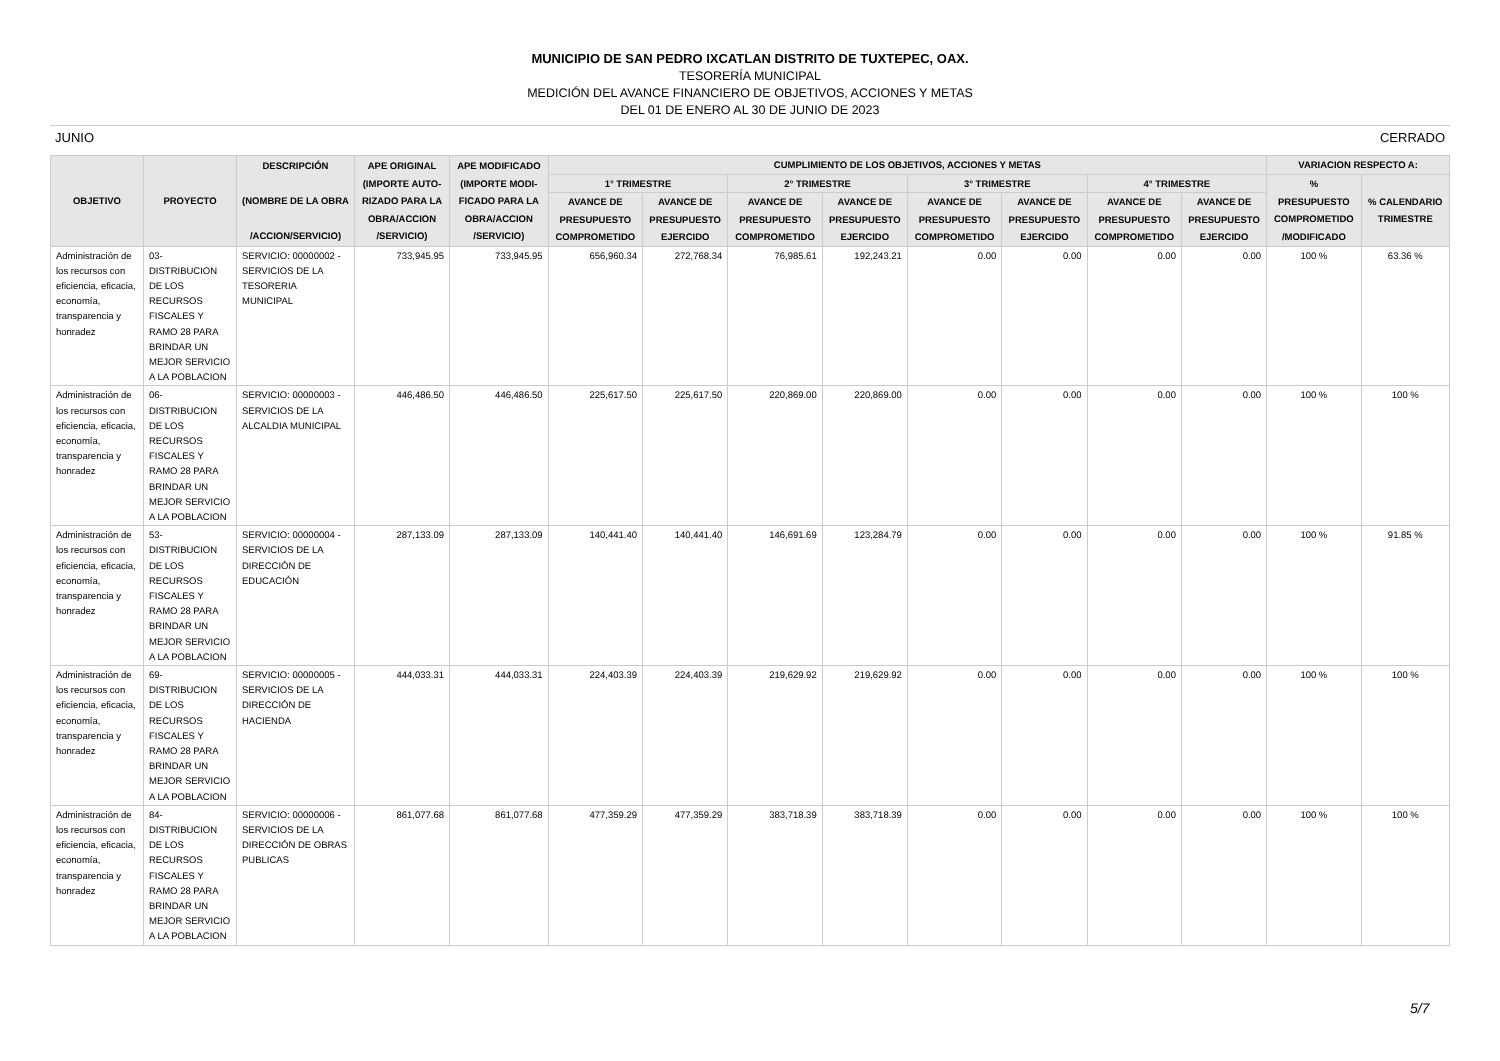MUNICIPIO DE SAN PEDRO IXCATLAN DISTRITO DE TUXTEPEC, OAX.
TESORERÍA MUNICIPAL
MEDICIÓN DEL AVANCE FINANCIERO DE OBJETIVOS, ACCIONES Y METAS
DEL 01 DE ENERO AL 30 DE JUNIO DE 2023
JUNIO CERRADO
| OBJETIVO | PROYECTO | DESCRIPCIÓN (NOMBRE DE LA OBRA /ACCION/SERVICIO) | APE ORIGINAL (IMPORTE AUTO- RIZADO PARA LA OBRA/ACCION /SERVICIO) | APE MODIFICADO (IMPORTE MODI- FICADO PARA LA OBRA/ACCION /SERVICIO) | CUMPLIMIENTO DE LOS OBJETIVOS, ACCIONES Y METAS | | | | | | | | VARIACION RESPECTO A: | |
| --- | --- | --- | --- | --- | --- | --- | --- | --- | --- | --- | --- | --- | --- | --- |
| | | | | | 1° TRIMESTRE | | 2° TRIMESTRE | | 3° TRIMESTRE | | 4° TRIMESTRE | | % PRESUPUESTO COMPROMETIDO /MODIFICADO | % CALENDARIO TRIMESTRE |
| | | | | | AVANCE DE PRESUPUESTO COMPROMETIDO | AVANCE DE PRESUPUESTO EJERCIDO | AVANCE DE PRESUPUESTO COMPROMETIDO | AVANCE DE PRESUPUESTO EJERCIDO | AVANCE DE PRESUPUESTO COMPROMETIDO | AVANCE DE PRESUPUESTO EJERCIDO | AVANCE DE PRESUPUESTO COMPROMETIDO | AVANCE DE PRESUPUESTO EJERCIDO | | |
| Administración de los recursos con eficiencia, eficacia, economía, transparencia y honradez | 03- DISTRIBUCION DE LOS RECURSOS FISCALES Y RAMO 28 PARA BRINDAR UN MEJOR SERVICIO A LA POBLACION | SERVICIO: 00000002 - SERVICIOS DE LA TESORERIA MUNICIPAL | 733,945.95 | 733,945.95 | 656,960.34 | 272,768.34 | 76,985.61 | 192,243.21 | 0.00 | 0.00 | 0.00 | 0.00 | 100 % | 63.36 % |
| Administración de los recursos con eficiencia, eficacia, economía, transparencia y honradez | 06- DISTRIBUCION DE LOS RECURSOS FISCALES Y RAMO 28 PARA BRINDAR UN MEJOR SERVICIO A LA POBLACION | SERVICIO: 00000003 - SERVICIOS DE LA ALCALDIA MUNICIPAL | 446,486.50 | 446,486.50 | 225,617.50 | 225,617.50 | 220,869.00 | 220,869.00 | 0.00 | 0.00 | 0.00 | 0.00 | 100 % | 100 % |
| Administración de los recursos con eficiencia, eficacia, economía, transparencia y honradez | 53- DISTRIBUCION DE LOS RECURSOS FISCALES Y RAMO 28 PARA BRINDAR UN MEJOR SERVICIO A LA POBLACION | SERVICIO: 00000004 - SERVICIOS DE LA DIRECCIÓN DE EDUCACIÓN | 287,133.09 | 287,133.09 | 140,441.40 | 140,441.40 | 146,691.69 | 123,284.79 | 0.00 | 0.00 | 0.00 | 0.00 | 100 % | 91.85 % |
| Administración de los recursos con eficiencia, eficacia, economía, transparencia y honradez | 69- DISTRIBUCION DE LOS RECURSOS FISCALES Y RAMO 28 PARA BRINDAR UN MEJOR SERVICIO A LA POBLACION | SERVICIO: 00000005 - SERVICIOS DE LA DIRECCIÓN DE HACIENDA | 444,033.31 | 444,033.31 | 224,403.39 | 224,403.39 | 219,629.92 | 219,629.92 | 0.00 | 0.00 | 0.00 | 0.00 | 100 % | 100 % |
| Administración de los recursos con eficiencia, eficacia, economía, transparencia y honradez | 84- DISTRIBUCION DE LOS RECURSOS FISCALES Y RAMO 28 PARA BRINDAR UN MEJOR SERVICIO A LA POBLACION | SERVICIO: 00000006 - SERVICIOS DE LA DIRECCIÓN DE OBRAS PUBLICAS | 861,077.68 | 861,077.68 | 477,359.29 | 477,359.29 | 383,718.39 | 383,718.39 | 0.00 | 0.00 | 0.00 | 0.00 | 100 % | 100 % |
5/7